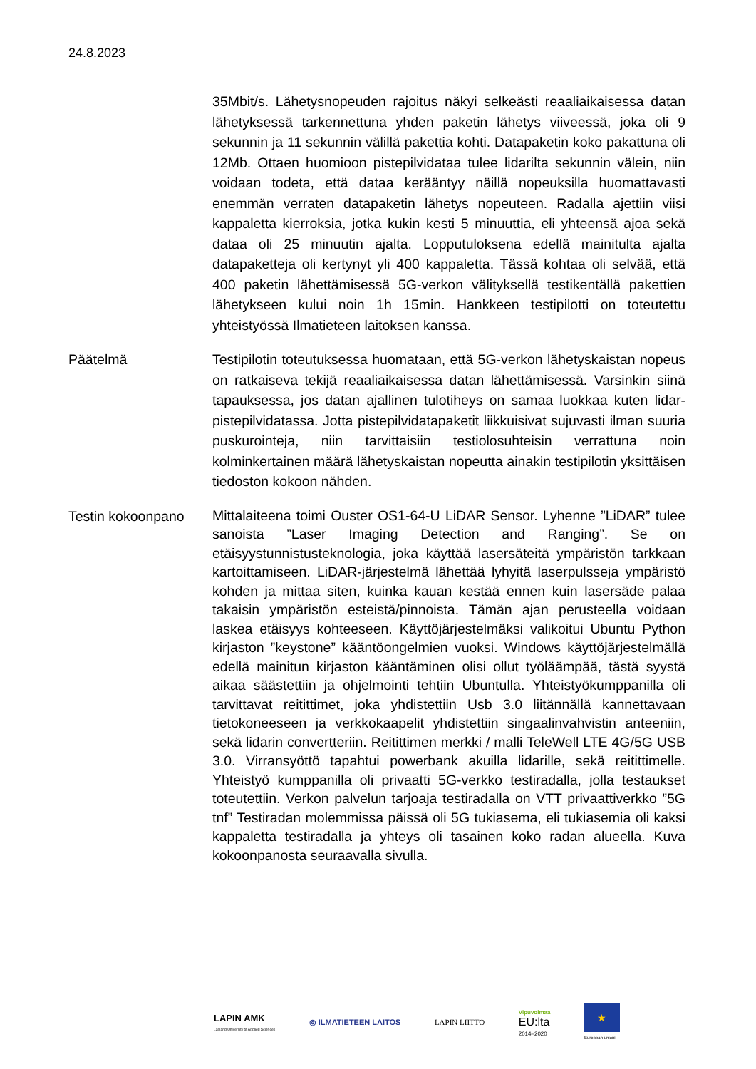24.8.2023
35Mbit/s. Lähetysnopeuden rajoitus näkyi selkeästi reaaliaikaisessa datan lähetyksessä tarkennettuna yhden paketin lähetys viiveessä, joka oli 9 sekunnin ja 11 sekunnin välillä pakettia kohti. Datapaketin koko pakattuna oli 12Mb. Ottaen huomioon pistepilvidataa tulee lidarilta sekunnin välein, niin voidaan todeta, että dataa kerääntyy näillä nopeuksilla huomattavasti enemmän verraten datapaketin lähetys nopeuteen. Radalla ajettiin viisi kappaletta kierroksia, jotka kukin kesti 5 minuuttia, eli yhteensä ajoa sekä dataa oli 25 minuutin ajalta. Lopputuloksena edellä mainitulta ajalta datapaketteja oli kertynyt yli 400 kappaletta. Tässä kohtaa oli selvää, että 400 paketin lähettämisessä 5G-verkon välityksellä testikentällä pakettien lähetykseen kului noin 1h 15min. Hankkeen testipilotti on toteutettu yhteistyössä Ilmatieteen laitoksen kanssa.
Päätelmä Testipilotin toteutuksessa huomataan, että 5G-verkon lähetyskaistan nopeus on ratkaiseva tekijä reaaliaikaisessa datan lähettämisessä. Varsinkin siinä tapauksessa, jos datan ajallinen tulotiheys on samaa luokkaa kuten lidar-pistepilvidatassa. Jotta pistepilvidatapaketit liikkuisivat sujuvasti ilman suuria puskurointeja, niin tarvittaisiin testiolosuhteisin verrattuna noin kolminkertainen määrä lähetyskaistan nopeutta ainakin testipilotin yksittäisen tiedoston kokoon nähden.
Testin kokoonpano
Mittalaiteena toimi Ouster OS1-64-U LiDAR Sensor. Lyhenne ”LiDAR” tulee sanoista ”Laser Imaging Detection and Ranging”. Se on etäisyystunnistusteknologia, joka käyttää lasersäteitä ympäristön tarkkaan kartoittamiseen. LiDAR-järjestelmä lähettää lyhyitä laserpulsseja ympäristö kohden ja mittaa siten, kuinka kauan kestää ennen kuin lasersäde palaa takaisin ympäristön esteistä/pinnoista. Tämän ajan perusteella voidaan laskea etäisyys kohteeseen. Käyttöjärjestelmäksi valikoitui Ubuntu Python kirjaston ”keystone” kääntöongelmien vuoksi. Windows käyttöjärjestelmällä edellä mainitun kirjaston kääntäminen olisi ollut työläämpää, tästä syystä aikaa säästettiin ja ohjelmointi tehtiin Ubuntulla. Yhteistyökumppanilla oli tarvittavat reitittimet, joka yhdistettiin Usb 3.0 liitännällä kannettavaan tietokoneeseen ja verkkokaapelit yhdistettiin singaalinvahvistin anteeniin, sekä lidarin convertteriin. Reitittimen merkki / malli TeleWell LTE 4G/5G USB 3.0. Virransyöttö tapahtui powerbank akuilla lidarille, sekä reitittimelle. Yhteistyö kumppanilla oli privaatti 5G-verkko testiradalla, jolla testaukset toteutettiin. Verkon palvelun tarjoaja testiradalla on VTT privaattiverkko ”5G tnf” Testiradan molemmissa päissä oli 5G tukiasema, eli tukiasemia oli kaksi kappaletta testiradalla ja yhteys oli tasainen koko radan alueella. Kuva kokoonpanosta seuraavalla sivulla.
LAPIN AMK
Lapland University of Applied Sciences
◎ ILMATIETEEN LAITOS LAPIN LIITTO
Vipuvoimaa
EU:lta
2014–2020
★
Euroopan unioni